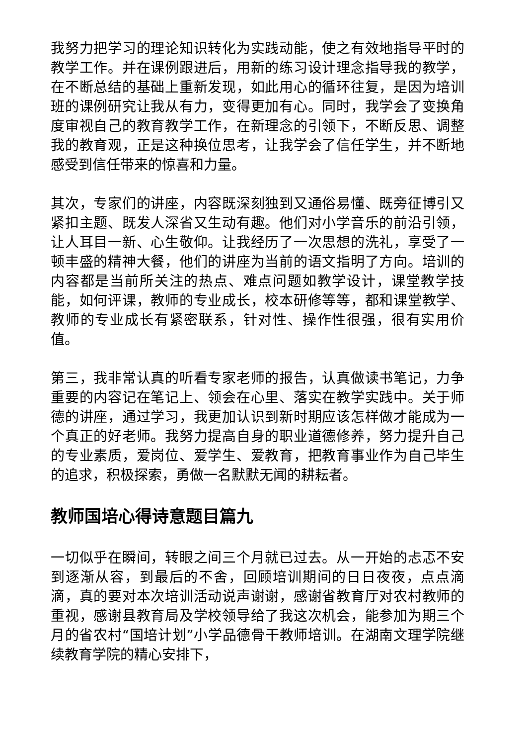我努力把学习的理论知识转化为实践动能，使之有效地指导平时的教学工作。并在课例跟进后，用新的练习设计理念指导我的教学，在不断总结的基础上重新发现，如此用心的循环往复，是因为培训班的课例研究让我从有力，变得更加有心。同时，我学会了变换角度审视自己的教育教学工作，在新理念的引领下，不断反思、调整我的教育观，正是这种换位思考，让我学会了信任学生，并不断地感受到信任带来的惊喜和力量。
其次，专家们的讲座，内容既深刻独到又通俗易懂、既旁征博引又紧扣主题、既发人深省又生动有趣。他们对小学音乐的前沿引领，让人耳目一新、心生敬仰。让我经历了一次思想的洗礼，享受了一顿丰盛的精神大餐，他们的讲座为当前的语文指明了方向。培训的内容都是当前所关注的热点、难点问题如教学设计，课堂教学技能，如何评课，教师的专业成长，校本研修等等，都和课堂教学、教师的专业成长有紧密联系，针对性、操作性很强，很有实用价值。
第三，我非常认真的听看专家老师的报告，认真做读书笔记，力争重要的内容记在笔记上、领会在心里、落实在教学实践中。关于师德的讲座，通过学习，我更加认识到新时期应该怎样做才能成为一个真正的好老师。我努力提高自身的职业道德修养，努力提升自己的专业素质，爱岗位、爱学生、爱教育，把教育事业作为自己毕生的追求，积极探索，勇做一名默默无闻的耕耘者。
教师国培心得诗意题目篇九
一切似乎在瞬间，转眼之间三个月就已过去。从一开始的忐忑不安到逐渐从容，到最后的不舍，回顾培训期间的日日夜夜，点点滴滴，真的要对本次培训活动说声谢谢，感谢省教育厅对农村教师的重视，感谢县教育局及学校领导给了我这次机会，能参加为期三个月的省农村“国培计划”小学品德骨干教师培训。在湖南文理学院继续教育学院的精心安排下，